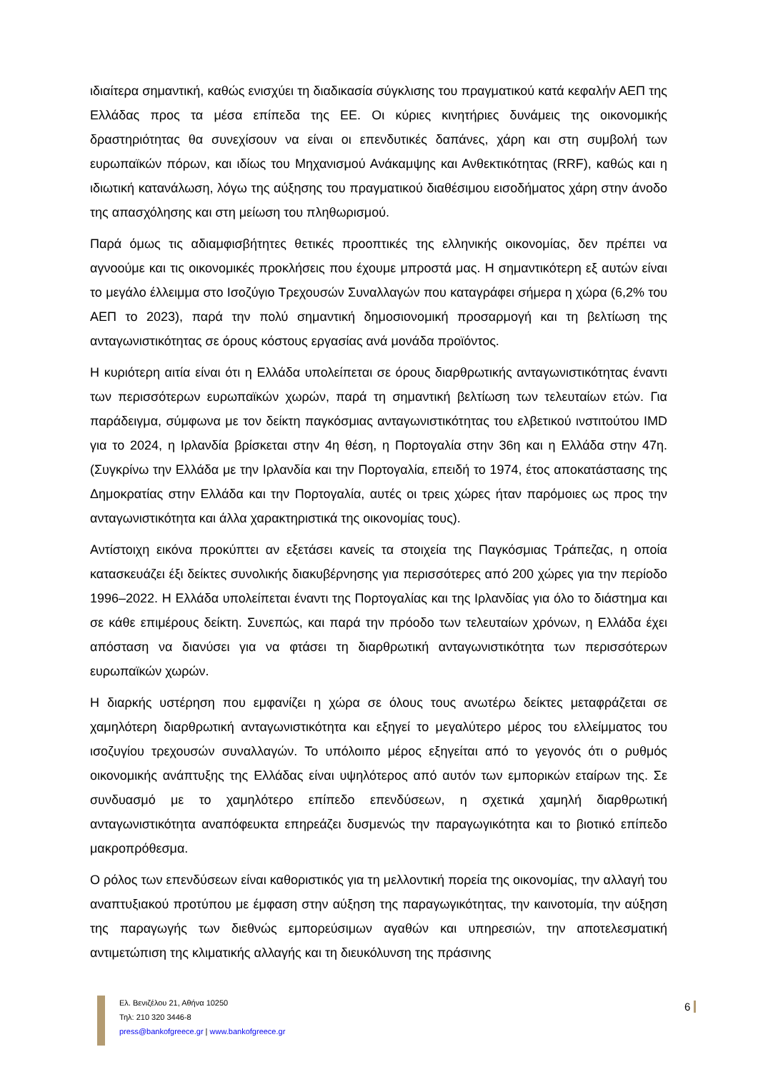ιδιαίτερα σημαντική, καθώς ενισχύει τη διαδικασία σύγκλισης του πραγματικού κατά κεφαλήν ΑΕΠ της Ελλάδας προς τα μέσα επίπεδα της ΕΕ. Οι κύριες κινητήριες δυνάμεις της οικονομικής δραστηριότητας θα συνεχίσουν να είναι οι επενδυτικές δαπάνες, χάρη και στη συμβολή των ευρωπαϊκών πόρων, και ιδίως του Μηχανισμού Ανάκαμψης και Ανθεκτικότητας (RRF), καθώς και η ιδιωτική κατανάλωση, λόγω της αύξησης του πραγματικού διαθέσιμου εισοδήματος χάρη στην άνοδο της απασχόλησης και στη μείωση του πληθωρισμού.
Παρά όμως τις αδιαμφισβήτητες θετικές προοπτικές της ελληνικής οικονομίας, δεν πρέπει να αγνοούμε και τις οικονομικές προκλήσεις που έχουμε μπροστά μας. Η σημαντικότερη εξ αυτών είναι το μεγάλο έλλειμμα στο Ισοζύγιο Τρεχουσών Συναλλαγών που καταγράφει σήμερα η χώρα (6,2% του ΑΕΠ το 2023), παρά την πολύ σημαντική δημοσιονομική προσαρμογή και τη βελτίωση της ανταγωνιστικότητας σε όρους κόστους εργασίας ανά μονάδα προϊόντος.
Η κυριότερη αιτία είναι ότι η Ελλάδα υπολείπεται σε όρους διαρθρωτικής ανταγωνιστικότητας έναντι των περισσότερων ευρωπαϊκών χωρών, παρά τη σημαντική βελτίωση των τελευταίων ετών. Για παράδειγμα, σύμφωνα με τον δείκτη παγκόσμιας ανταγωνιστικότητας του ελβετικού ινστιτούτου IMD για το 2024, η Ιρλανδία βρίσκεται στην 4η θέση, η Πορτογαλία στην 36η και η Ελλάδα στην 47η. (Συγκρίνω την Ελλάδα με την Ιρλανδία και την Πορτογαλία, επειδή το 1974, έτος αποκατάστασης της Δημοκρατίας στην Ελλάδα και την Πορτογαλία, αυτές οι τρεις χώρες ήταν παρόμοιες ως προς την ανταγωνιστικότητα και άλλα χαρακτηριστικά της οικονομίας τους).
Αντίστοιχη εικόνα προκύπτει αν εξετάσει κανείς τα στοιχεία της Παγκόσμιας Τράπεζας, η οποία κατασκευάζει έξι δείκτες συνολικής διακυβέρνησης για περισσότερες από 200 χώρες για την περίοδο 1996–2022. Η Ελλάδα υπολείπεται έναντι της Πορτογαλίας και της Ιρλανδίας για όλο το διάστημα και σε κάθε επιμέρους δείκτη. Συνεπώς, και παρά την πρόοδο των τελευταίων χρόνων, η Ελλάδα έχει απόσταση να διανύσει για να φτάσει τη διαρθρωτική ανταγωνιστικότητα των περισσότερων ευρωπαϊκών χωρών.
Η διαρκής υστέρηση που εμφανίζει η χώρα σε όλους τους ανωτέρω δείκτες μεταφράζεται σε χαμηλότερη διαρθρωτική ανταγωνιστικότητα και εξηγεί το μεγαλύτερο μέρος του ελλείμματος του ισοζυγίου τρεχουσών συναλλαγών. Το υπόλοιπο μέρος εξηγείται από το γεγονός ότι ο ρυθμός οικονομικής ανάπτυξης της Ελλάδας είναι υψηλότερος από αυτόν των εμπορικών εταίρων της. Σε συνδυασμό με το χαμηλότερο επίπεδο επενδύσεων, η σχετικά χαμηλή διαρθρωτική ανταγωνιστικότητα αναπόφευκτα επηρεάζει δυσμενώς την παραγωγικότητα και το βιοτικό επίπεδο μακροπρόθεσμα.
Ο ρόλος των επενδύσεων είναι καθοριστικός για τη μελλοντική πορεία της οικονομίας, την αλλαγή του αναπτυξιακού προτύπου με έμφαση στην αύξηση της παραγωγικότητας, την καινοτομία, την αύξηση της παραγωγής των διεθνώς εμπορεύσιμων αγαθών και υπηρεσιών, την αποτελεσματική αντιμετώπιση της κλιματικής αλλαγής και τη διευκόλυνση της πράσινης
Ελ. Βενιζέλου 21, Αθήνα 10250
Τηλ: 210 320 3446-8
press@bankofgreece.gr | www.bankofgreece.gr
6